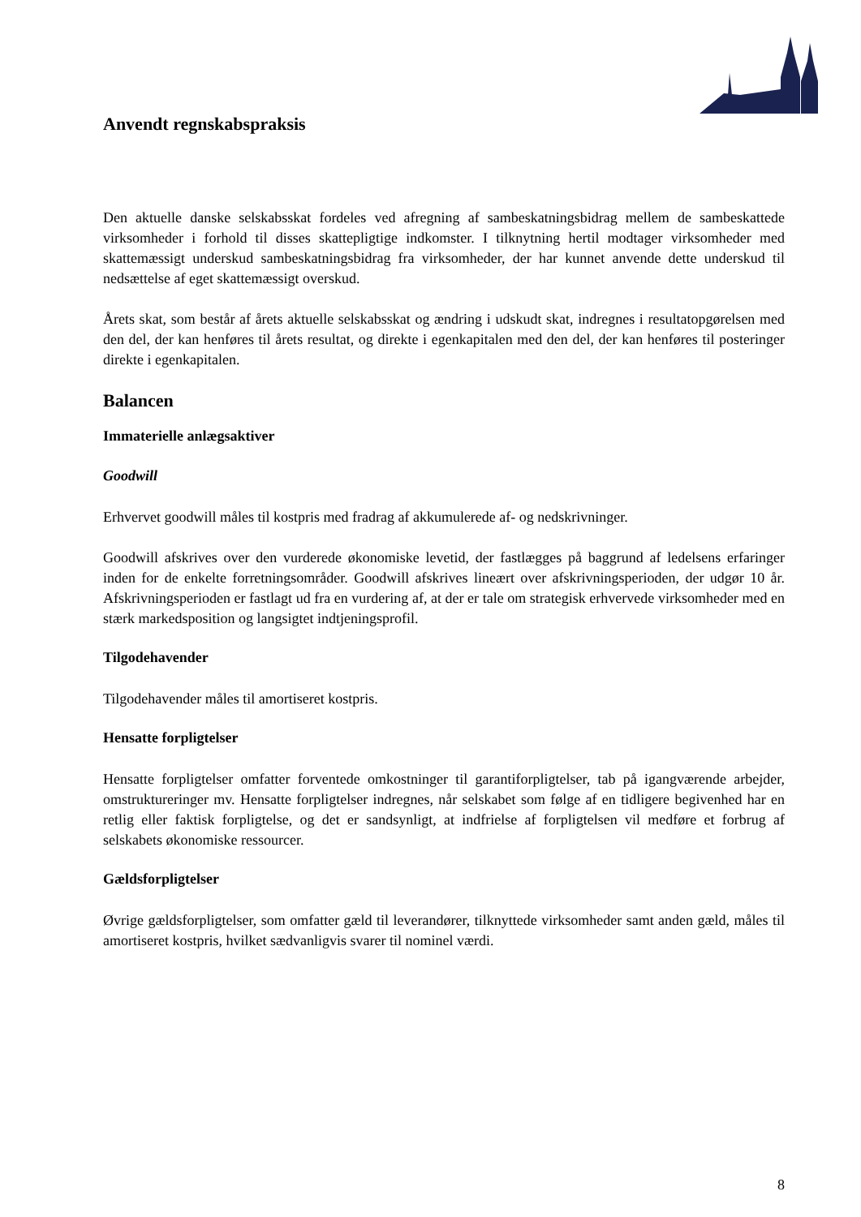Anvendt regnskabspraksis
Den aktuelle danske selskabsskat fordeles ved afregning af sambeskatningsbidrag mellem de sambeskattede virksomheder i forhold til disses skattepligtige indkomster. I tilknytning hertil modtager virksomheder med skattemæssigt underskud sambeskatningsbidrag fra virksomheder, der har kunnet anvende dette underskud til nedsættelse af eget skattemæssigt overskud.
Årets skat, som består af årets aktuelle selskabsskat og ændring i udskudt skat, indregnes i resultatopgørelsen med den del, der kan henføres til årets resultat, og direkte i egenkapitalen med den del, der kan henføres til posteringer direkte i egenkapitalen.
Balancen
Immaterielle anlægsaktiver
Goodwill
Erhvervet goodwill måles til kostpris med fradrag af akkumulerede af- og nedskrivninger.
Goodwill afskrives over den vurderede økonomiske levetid, der fastlægges på baggrund af ledelsens erfaringer inden for de enkelte forretningsområder. Goodwill afskrives lineært over afskrivningsperioden, der udgør 10 år. Afskrivningsperioden er fastlagt ud fra en vurdering af, at der er tale om strategisk erhvervede virksomheder med en stærk markedsposition og langsigtet indtjeningsprofil.
Tilgodehavender
Tilgodehavender måles til amortiseret kostpris.
Hensatte forpligtelser
Hensatte forpligtelser omfatter forventede omkostninger til garantiforpligtelser, tab på igangværende arbejder, omstruktureringer mv. Hensatte forpligtelser indregnes, når selskabet som følge af en tidligere begivenhed har en retlig eller faktisk forpligtelse, og det er sandsynligt, at indfrielse af forpligtelsen vil medføre et forbrug af selskabets økonomiske ressourcer.
Gældsforpligtelser
Øvrige gældsforpligtelser, som omfatter gæld til leverandører, tilknyttede virksomheder samt anden gæld, måles til amortiseret kostpris, hvilket sædvanligvis svarer til nominel værdi.
8